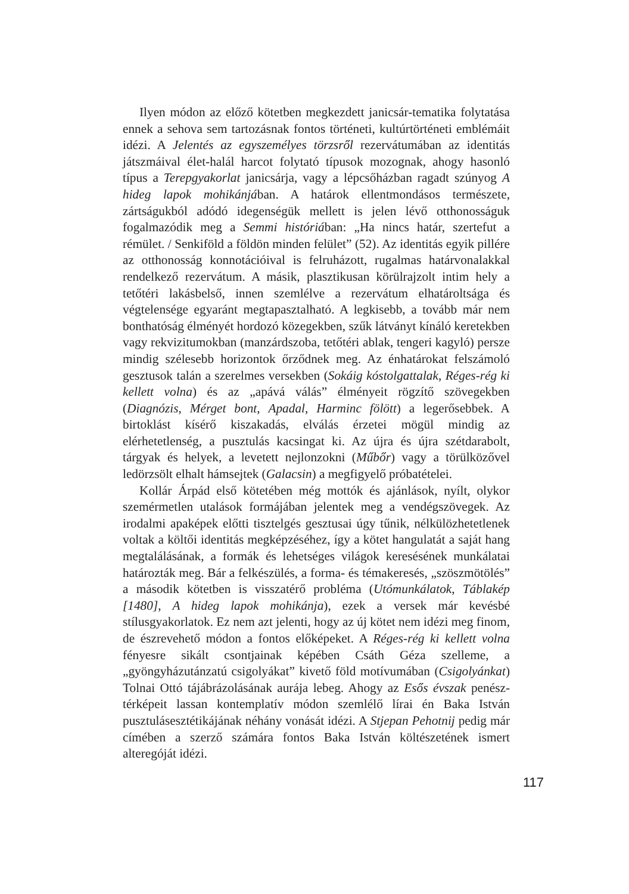Ilyen módon az előző kötetben megkezdett janicsár-tematika folytatása ennek a sehova sem tartozásnak fontos történeti, kultúrtörténeti emblémáit idézi. A Jelentés az egyszemélyes törzsről rezervátumában az identitás játszmáival élet-halál harcot folytató típusok mozognak, ahogy hasonló típus a Terepgyakorlat janicsárja, vagy a lépcsőházban ragadt szúnyog A hideg lapok mohikánjában. A határok ellentmondásos természete, zártságukból adódó idegenségük mellett is jelen lévő otthonosságuk fogalmazódik meg a Semmi históriában: „Ha nincs határ, szertefut a rémület. / Senkiföld a földön minden felület” (52). Az identitás egyik pillére az otthonosság konnotációival is felruházott, rugalmas határvonalakkal rendelkező rezervátum. A másik, plasztikusan körülrajzolt intim hely a tetőtéri lakásbelső, innen szemlélve a rezervátum elhatároltsága és végtelensége egyaránt megtapasztalható. A legkisebb, a tovább már nem bonthatóság élményét hordozó közegekben, szűk látványt kínáló keretekben vagy rekvizitumokban (manzárdszoba, tetőtéri ablak, tengeri kagyló) persze mindig szélesebb horizontok őrződnek meg. Az énhatárokat felszámoló gesztusok talán a szerelmes versekben (Sokáig kóstolgattalak, Réges-rég ki kellett volna) és az „apává válás” élményeit rögzítő szövegekben (Diagnózis, Mérget bont, Apadal, Harminc fölött) a legerősebbek. A birtoklást kísérő kiszakadás, elválás érzetei mögül mindig az elérhetetlenség, a pusztulás kacsingat ki. Az újra és újra szétdarabolt, tárgyak és helyek, a levetett nejlonzokni (Műbőr) vagy a törülközővel ledörzsölt elhalt hámsejtek (Galacsin) a megfigyelő próbatételei.
Kollár Árpád első kötetében még mottók és ajánlások, nyílt, olykor szemérmetlen utalások formájában jelentek meg a vendégszövegek. Az irodalmi apaképek előtti tisztelgés gesztusai úgy tűnik, nélkülözhetetlenek voltak a költői identitás megképzéséhez, így a kötet hangulatát a saját hang megtalálásának, a formák és lehetséges világok keresésének munkálatai határozták meg. Bár a felkészülés, a forma- és témakeresés, „szöszmötölés” a második kötetben is visszatérő probléma (Utómunkálatok, Táblakép [1480], A hideg lapok mohikánja), ezek a versek már kevésbé stílusgyakorlatok. Ez nem azt jelenti, hogy az új kötet nem idézi meg finom, de észrevehető módon a fontos előképeket. A Réges-rég ki kellett volna fényesre sikált csontjainak képében Csáth Géza szelleme, a „gyöngyházutánzatú csigolyákat” kivető föld motívumában (Csigolyánkat) Tolnai Ottó tájábrázolásának aurája lebeg. Ahogy az Esős évszak penész-térképeit lassan kontemplatív módon szemlélő lírai én Baka István pusztulásesztétikájának néhány vonását idézi. A Stjepan Pehotnij pedig már címében a szerző számára fontos Baka István költészetének ismert alteregóját idézi.
117